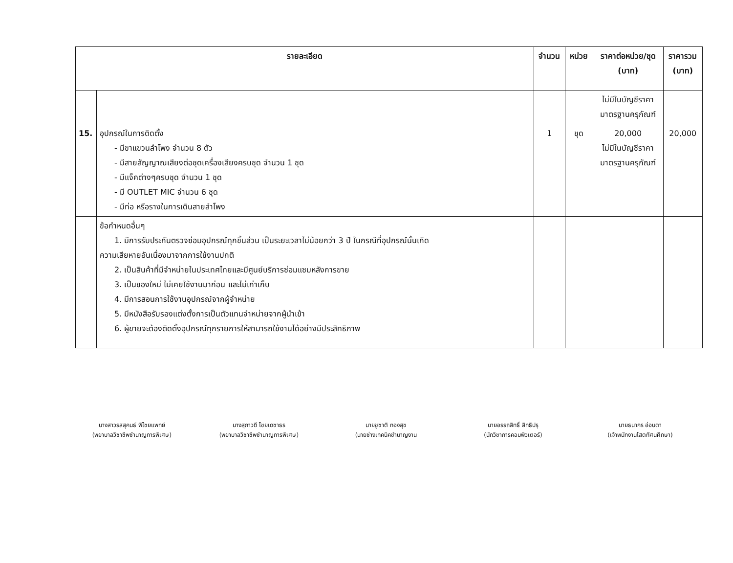| รายละเอียด | | จำนวน | หน่วย | ราคาต่อหน่วย/ชุด (บาท) | ราคารวม (บาท) |
| --- | --- | --- | --- | --- | --- |
| | | | | ไม่มีในบัญชีราคา มาตรฐานครุภัณฑ์ | |
| 15. | อุปกรณ์ในการติดตั้ง - มีขาแขวนลำโพง จำนวน 8 ตัว - มีสายสัญญาณเสียงต่อชุดเครื่องเสียงครบชุด จำนวน 1 ชุด - มีแจ็คต่างๆครบชุด จำนวน 1 ชุด - มี OUTLET MIC จำนวน 6 ชุด - มีท่อ หรือรางในการเดินสายลำโพง | 1 | ชุด | 20,000 ไม่มีในบัญชีราคา มาตรฐานครุภัณฑ์ | 20,000 |
| | ข้อกำหนดอื่นๆ 1. มีการรับประกันตรวจซ่อมอุปกรณ์ทุกชิ้นส่วน เป็นระยะเวลาไม่น้อยกว่า 3 ปี ในกรณีที่อุปกรณ์นั้นเกิด ความเสียหายอันเนื่องมาจากการใช้งานปกติ 2. เป็นสินค้าที่มีจำหน่ายในประเทศไทยและมีศูนย์บริการซ่อมแซมหลังการขาย 3. เป็นของใหม่ ไม่เคยใช้งานมาก่อน และไม่เก่าเก็บ 4. มีการสอนการใช้งานอุปกรณ์จากผู้จำหน่าย 5. มีหนังสือรับรองแต่งตั้งการเป็นตัวแทนจำหน่ายจากผู้นำเข้า 6. ผู้ขายจะต้องติดตั้งอุปกรณ์ทุกรายการให้สามารถใช้งานได้อย่างมีประสิทธิภาพ | | | | |
นางสาวรสสุคนธ์ พิไชยแพทย์
(พยาบาลวิชาชีพชำนาญการพิเศษ)
นางสุภาวดี ไชยเดชาธร
(พยาบาลวิชาชีพชำนาญการพิเศษ)
นายชูชาติ ทองสุข
(นายช่างเทคนิคชำนาญงาน
นายอรรถสิทธิ์ สิทธิปรุ
(นักวิชาการคอมพิวเตอร์)
นายธนากร อ่อนตา
(เจ้าพนักงานโสตทัศนศึกษา)